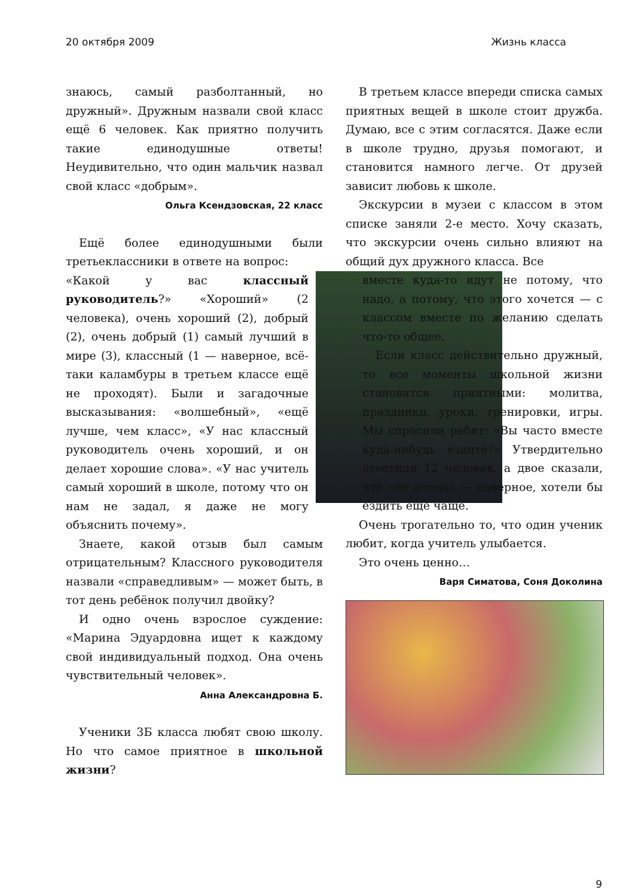20 октября 2009 Жизнь класса
знаюсь, самый разболтанный, но дружный». Дружным назвали свой класс ещё 6 человек. Как приятно получить такие единодушные ответы! Неудивительно, что один мальчик назвал свой класс «добрым».
Ольга Ксендзовская, 22 класс
Ещё более единодушными были третьеклассники в ответе на вопрос:
«Какой у вас классный руководитель?» «Хороший» (2 человека), очень хороший (2), добрый (2), очень добрый (1) самый лучший в мире (3), классный (1 — наверное, всё-таки каламбуры в третьем классе ещё не проходят). Были и загадочные высказывания: «волшебный», «ещё лучше, чем класс», «У нас классный руководитель очень хороший, и он делает хорошие слова». «У нас учитель самый хороший в школе, потому что он нам не задал, я даже не могу объяснить почему».
Знаете, какой отзыв был самым отрицательным? Классного руководителя назвали «справедливым» — может быть, в тот день ребёнок получил двойку?
И одно очень взрослое суждение: «Марина Эдуардовна ищет к каждому свой индивидуальный подход. Она очень чувствительный человек».
Анна Александровна Б.
Ученики 3Б класса любят свою школу. Но что самое приятное в школьной жизни?
В третьем классе впереди списка самых приятных вещей в школе стоит дружба. Думаю, все с этим согласятся. Даже если в школе трудно, друзья помогают, и становится намного легче. От друзей зависит любовь к школе.
Экскурсии в музеи с классом в этом списке заняли 2-е место. Хочу сказать, что экскурсии очень сильно влияют на общий дух дружного класса. Все
вместе куда-то идут не потому, что надо, а потому, что этого хочется — с классом вместе по желанию сделать что-то общее.
Если класс действительно дружный, то все моменты школьной жизни становятся приятными: молитва, праздники, уроки, тренировки, игры. Мы спросили ребят: «Вы часто вместе куда-нибудь ездите?» Утвердительно ответили 12 человек, а двое сказали, что «не очень» — наверное, хотели бы ездить ещё чаще.
Очень трогательно то, что один ученик любит, когда учитель улыбается.
Это очень ценно…
Варя Симатова, Соня Доколина
9